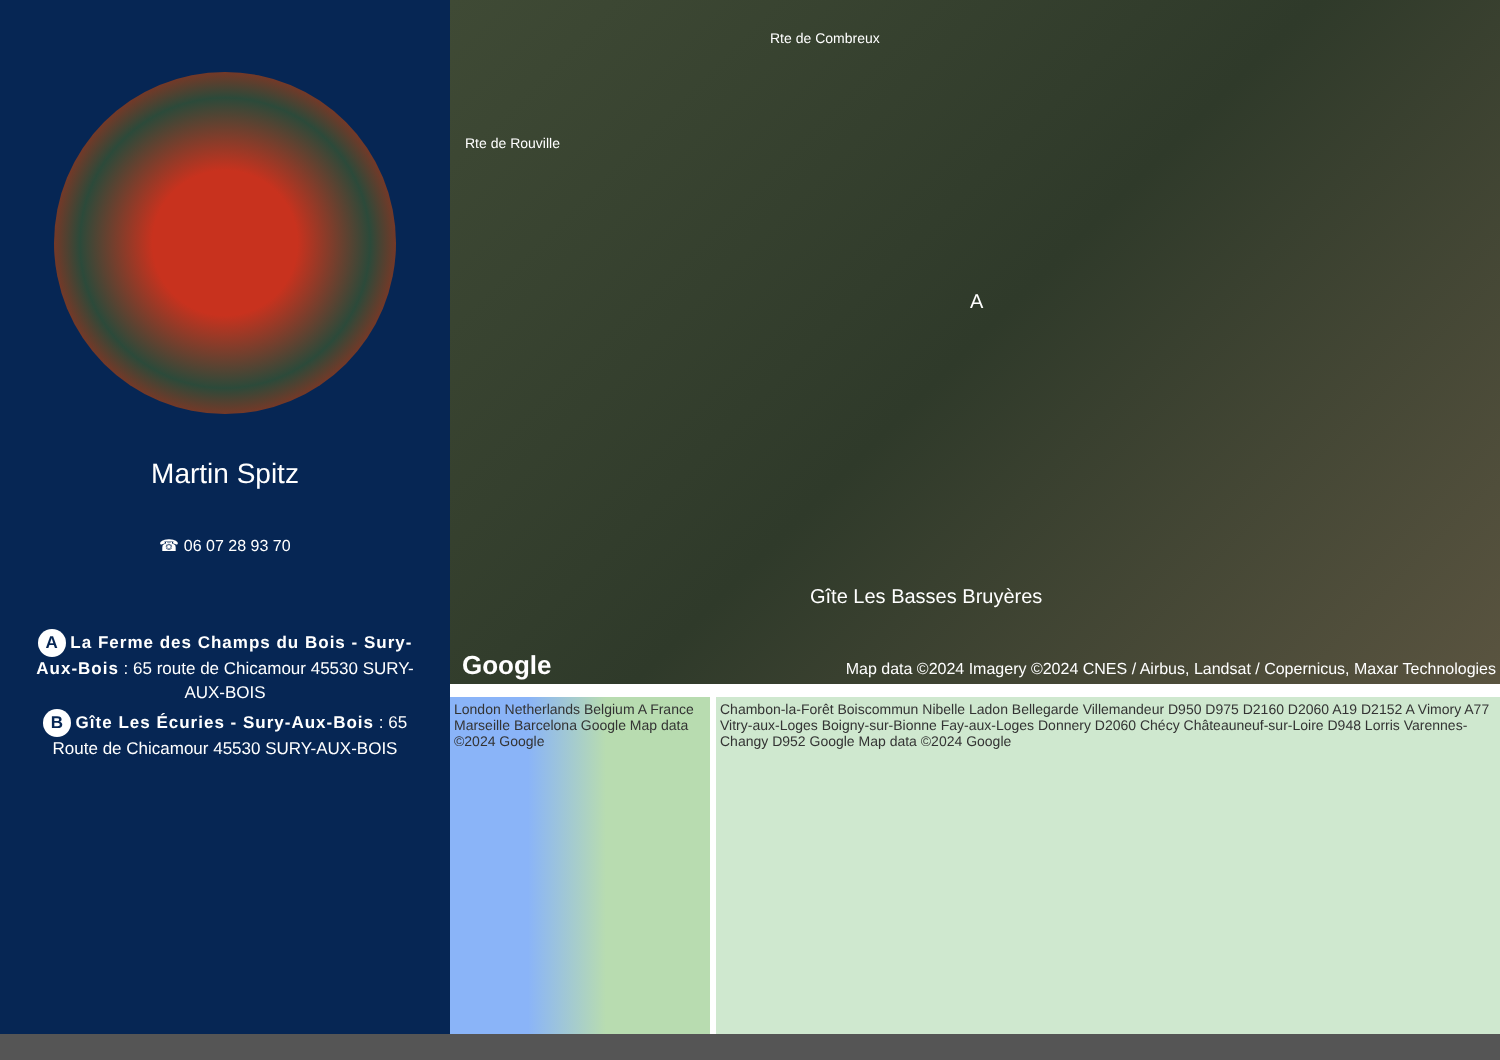Martin Spitz
☎ 06 07 28 93 70
A La Ferme des Champs du Bois - Sury-Aux-Bois : 65 route de Chicamour 45530 SURY-AUX-BOIS
B Gîte Les Écuries - Sury-Aux-Bois : 65 Route de Chicamour 45530 SURY-AUX-BOIS
Rte de Rouville
Rte de Combreux
A
Gîte Les Basses Bruyères
Google Map data ©2024 Imagery ©2024 CNES / Airbus, Landsat / Copernicus, Maxar Technologies
London Netherlands Belgium A France Marseille Barcelona Google Map data ©2024 Google
Chambon-la-Forêt Boiscommun Nibelle Ladon Bellegarde Villemandeur D950 D975 D2160 D2060 A19 D2152 A Vimory A77 Vitry-aux-Loges Boigny-sur-Bionne Fay-aux-Loges Donnery D2060 Chécy Châteauneuf-sur-Loire D948 Lorris Varennes-Changy D952 Google Map data ©2024 Google